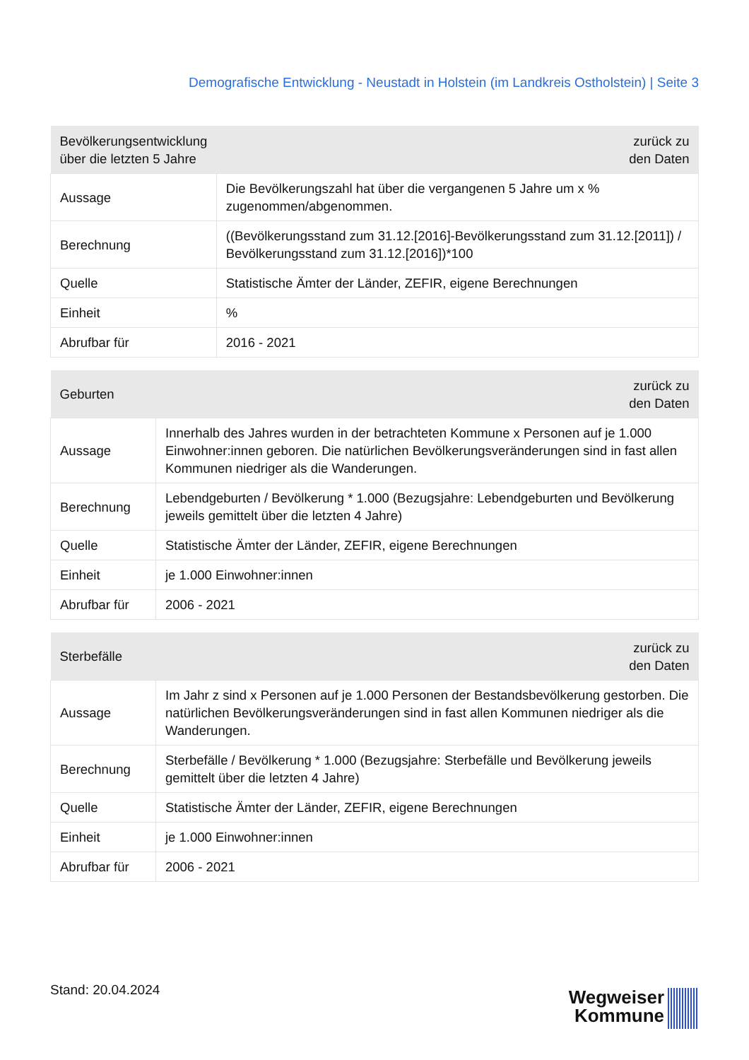Demografische Entwicklung - Neustadt in Holstein (im Landkreis Ostholstein) | Seite 3
| Bevölkerungsentwicklung über die letzten 5 Jahre | zurück zu den Daten |
| --- | --- |
| Aussage | Die Bevölkerungszahl hat über die vergangenen 5 Jahre um x % zugenommen/abgenommen. |
| Berechnung | ((Bevölkerungsstand zum 31.12.[2016]-Bevölkerungsstand zum 31.12.[2011]) / Bevölkerungsstand zum 31.12.[2016])*100 |
| Quelle | Statistische Ämter der Länder, ZEFIR, eigene Berechnungen |
| Einheit | % |
| Abrufbar für | 2016 - 2021 |
| Geburten | zurück zu den Daten |
| --- | --- |
| Aussage | Innerhalb des Jahres wurden in der betrachteten Kommune x Personen auf je 1.000 Einwohner:innen geboren. Die natürlichen Bevölkerungsveränderungen sind in fast allen Kommunen niedriger als die Wanderungen. |
| Berechnung | Lebendgeburten / Bevölkerung * 1.000 (Bezugsjahre: Lebendgeburten und Bevölkerung jeweils gemittelt über die letzten 4 Jahre) |
| Quelle | Statistische Ämter der Länder, ZEFIR, eigene Berechnungen |
| Einheit | je 1.000 Einwohner:innen |
| Abrufbar für | 2006 - 2021 |
| Sterbefälle | zurück zu den Daten |
| --- | --- |
| Aussage | Im Jahr z sind x Personen auf je 1.000 Personen der Bestandsbevölkerung gestorben. Die natürlichen Bevölkerungsveränderungen sind in fast allen Kommunen niedriger als die Wanderungen. |
| Berechnung | Sterbefälle / Bevölkerung * 1.000 (Bezugsjahre: Sterbefälle und Bevölkerung jeweils gemittelt über die letzten 4 Jahre) |
| Quelle | Statistische Ämter der Länder, ZEFIR, eigene Berechnungen |
| Einheit | je 1.000 Einwohner:innen |
| Abrufbar für | 2006 - 2021 |
Stand: 20.04.2024
Wegweiser
Kommune